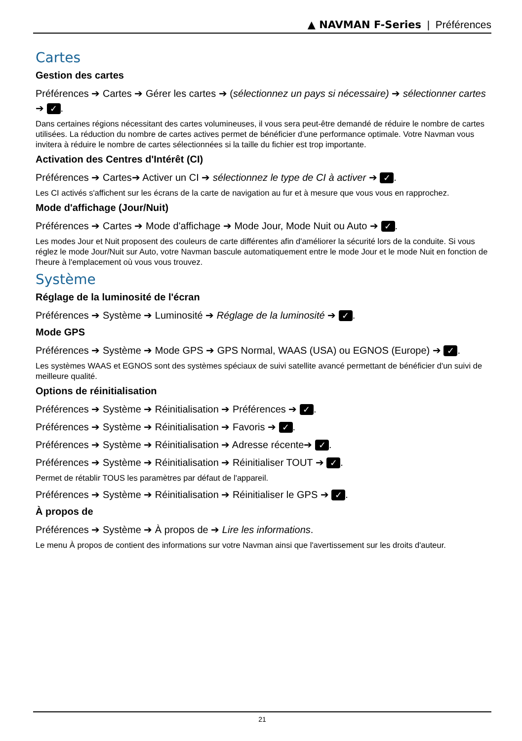▲ NAVMAN F-Series | Préférences
Cartes
Gestion des cartes
Préférences ➔ Cartes ➔ Gérer les cartes ➔ (sélectionnez un pays si nécessaire) ➔ sélectionner cartes ➔ ✓.
Dans certaines régions nécessitant des cartes volumineuses, il vous sera peut-être demandé de réduire le nombre de cartes utilisées. La réduction du nombre de cartes actives permet de bénéficier d'une performance optimale. Votre Navman vous invitera à réduire le nombre de cartes sélectionnées si la taille du fichier est trop importante.
Activation des Centres d'Intérêt (CI)
Préférences ➔ Cartes➔ Activer un CI ➔ sélectionnez le type de CI à activer ➔ ✓.
Les CI activés s'affichent sur les écrans de la carte de navigation au fur et à mesure que vous vous en rapprochez.
Mode d'affichage (Jour/Nuit)
Préférences ➔ Cartes ➔ Mode d'affichage ➔ Mode Jour, Mode Nuit ou Auto ➔ ✓.
Les modes Jour et Nuit proposent des couleurs de carte différentes afin d'améliorer la sécurité lors de la conduite. Si vous réglez le mode Jour/Nuit sur Auto, votre Navman bascule automatiquement entre le mode Jour et le mode Nuit en fonction de l'heure à l'emplacement où vous vous trouvez.
Système
Réglage de la luminosité de l'écran
Préférences ➔ Système ➔ Luminosité ➔ Réglage de la luminosité ➔ ✓.
Mode GPS
Préférences ➔ Système ➔ Mode GPS ➔ GPS Normal, WAAS (USA) ou EGNOS (Europe) ➔ ✓.
Les systèmes WAAS et EGNOS sont des systèmes spéciaux de suivi satellite avancé permettant de bénéficier d'un suivi de meilleure qualité.
Options de réinitialisation
Préférences ➔ Système ➔ Réinitialisation ➔ Préférences ➔ ✓.
Préférences ➔ Système ➔ Réinitialisation ➔ Favoris ➔ ✓.
Préférences ➔ Système ➔ Réinitialisation ➔ Adresse récente➔ ✓.
Préférences ➔ Système ➔ Réinitialisation ➔ Réinitialiser TOUT ➔ ✓.
Permet de rétablir TOUS les paramètres par défaut de l'appareil.
Préférences ➔ Système ➔ Réinitialisation ➔ Réinitialiser le GPS ➔ ✓.
À propos de
Préférences ➔ Système ➔ À propos de ➔ Lire les informations.
Le menu À propos de contient des informations sur votre Navman ainsi que l'avertissement sur les droits d'auteur.
21